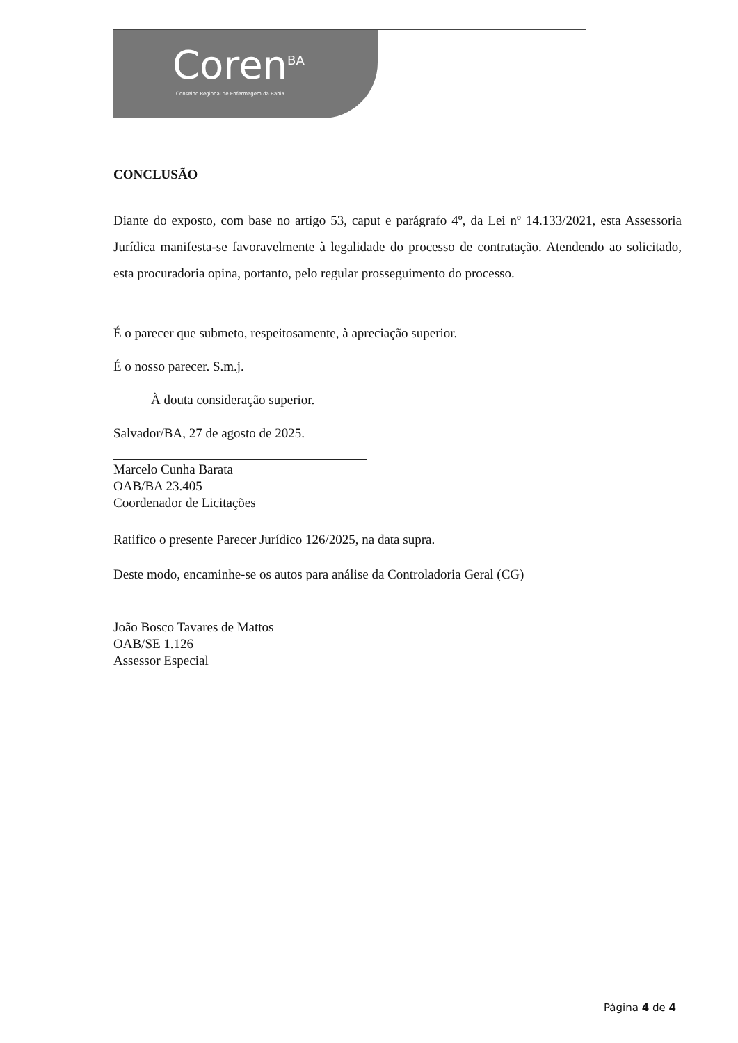Coren<sup>BA</sup>
Conselho Regional de Enfermagem da Bahia
CONCLUSÃO
Diante do exposto, com base no artigo 53, caput e parágrafo 4º, da Lei nº 14.133/2021, esta Assessoria Jurídica manifesta-se favoravelmente à legalidade do processo de contratação. Atendendo ao solicitado, esta procuradoria opina, portanto, pelo regular prosseguimento do processo.
É o parecer que submeto, respeitosamente, à apreciação superior.
É o nosso parecer. S.m.j.
À douta consideração superior.
Salvador/BA, 27 de agosto de 2025.
Marcelo Cunha Barata
OAB/BA 23.405
Coordenador de Licitações
Ratifico o presente Parecer Jurídico 126/2025, na data supra.
Deste modo, encaminhe-se os autos para análise da Controladoria Geral (CG)
João Bosco Tavares de Mattos
OAB/SE 1.126
Assessor Especial
Página 4 de 4